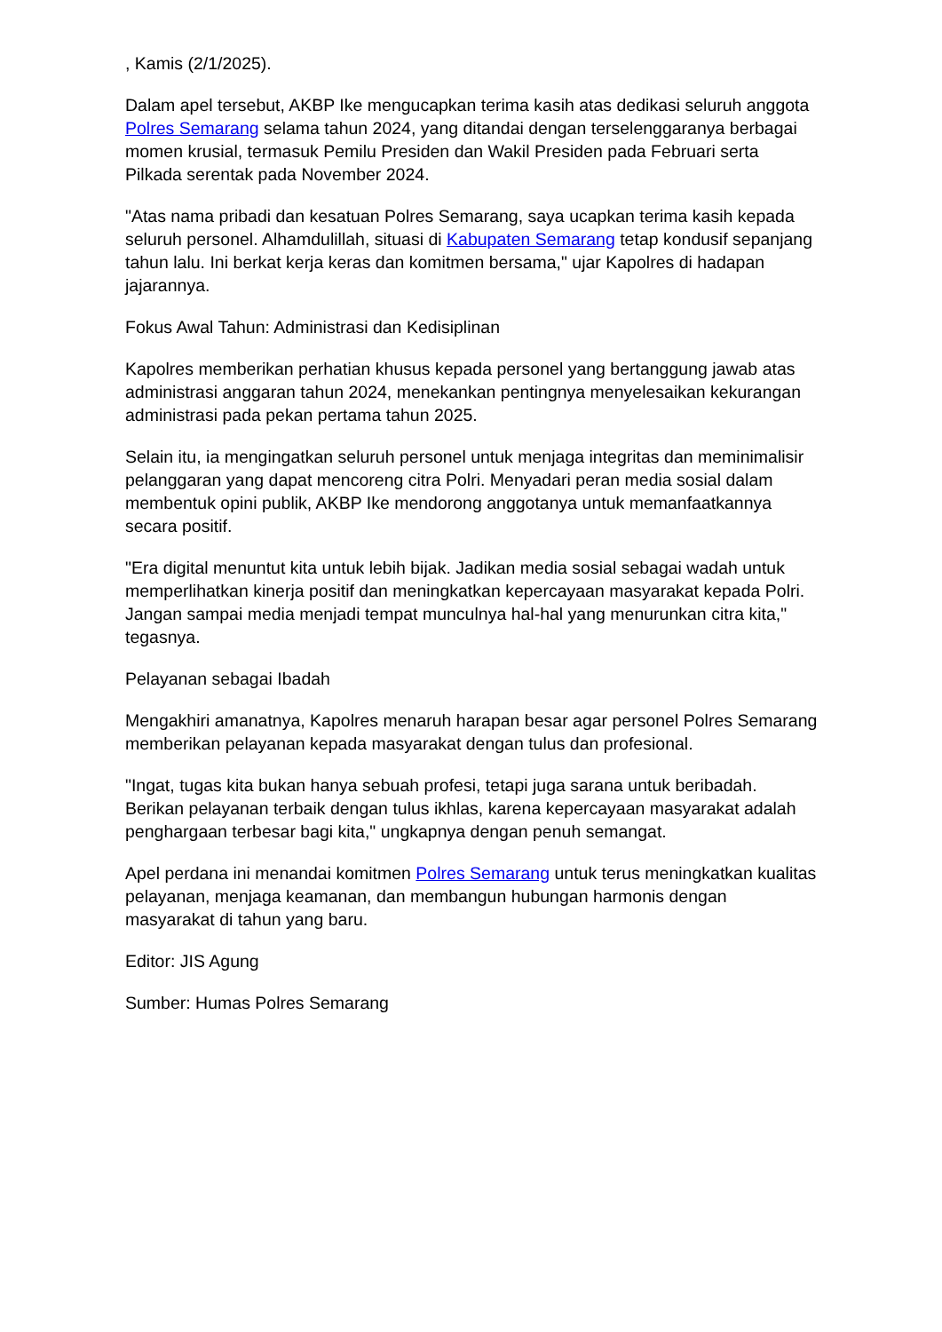, Kamis (2/1/2025).
Dalam apel tersebut, AKBP Ike mengucapkan terima kasih atas dedikasi seluruh anggota Polres Semarang selama tahun 2024, yang ditandai dengan terselenggaranya berbagai momen krusial, termasuk Pemilu Presiden dan Wakil Presiden pada Februari serta Pilkada serentak pada November 2024.
"Atas nama pribadi dan kesatuan Polres Semarang, saya ucapkan terima kasih kepada seluruh personel. Alhamdulillah, situasi di Kabupaten Semarang tetap kondusif sepanjang tahun lalu. Ini berkat kerja keras dan komitmen bersama," ujar Kapolres di hadapan jajarannya.
Fokus Awal Tahun: Administrasi dan Kedisiplinan
Kapolres memberikan perhatian khusus kepada personel yang bertanggung jawab atas administrasi anggaran tahun 2024, menekankan pentingnya menyelesaikan kekurangan administrasi pada pekan pertama tahun 2025.
Selain itu, ia mengingatkan seluruh personel untuk menjaga integritas dan meminimalisir pelanggaran yang dapat mencoreng citra Polri. Menyadari peran media sosial dalam membentuk opini publik, AKBP Ike mendorong anggotanya untuk memanfaatkannya secara positif.
"Era digital menuntut kita untuk lebih bijak. Jadikan media sosial sebagai wadah untuk memperlihatkan kinerja positif dan meningkatkan kepercayaan masyarakat kepada Polri. Jangan sampai media menjadi tempat munculnya hal-hal yang menurunkan citra kita," tegasnya.
Pelayanan sebagai Ibadah
Mengakhiri amanatnya, Kapolres menaruh harapan besar agar personel Polres Semarang memberikan pelayanan kepada masyarakat dengan tulus dan profesional.
"Ingat, tugas kita bukan hanya sebuah profesi, tetapi juga sarana untuk beribadah. Berikan pelayanan terbaik dengan tulus ikhlas, karena kepercayaan masyarakat adalah penghargaan terbesar bagi kita," ungkapnya dengan penuh semangat.
Apel perdana ini menandai komitmen Polres Semarang untuk terus meningkatkan kualitas pelayanan, menjaga keamanan, dan membangun hubungan harmonis dengan masyarakat di tahun yang baru.
Editor: JIS Agung
Sumber: Humas Polres Semarang